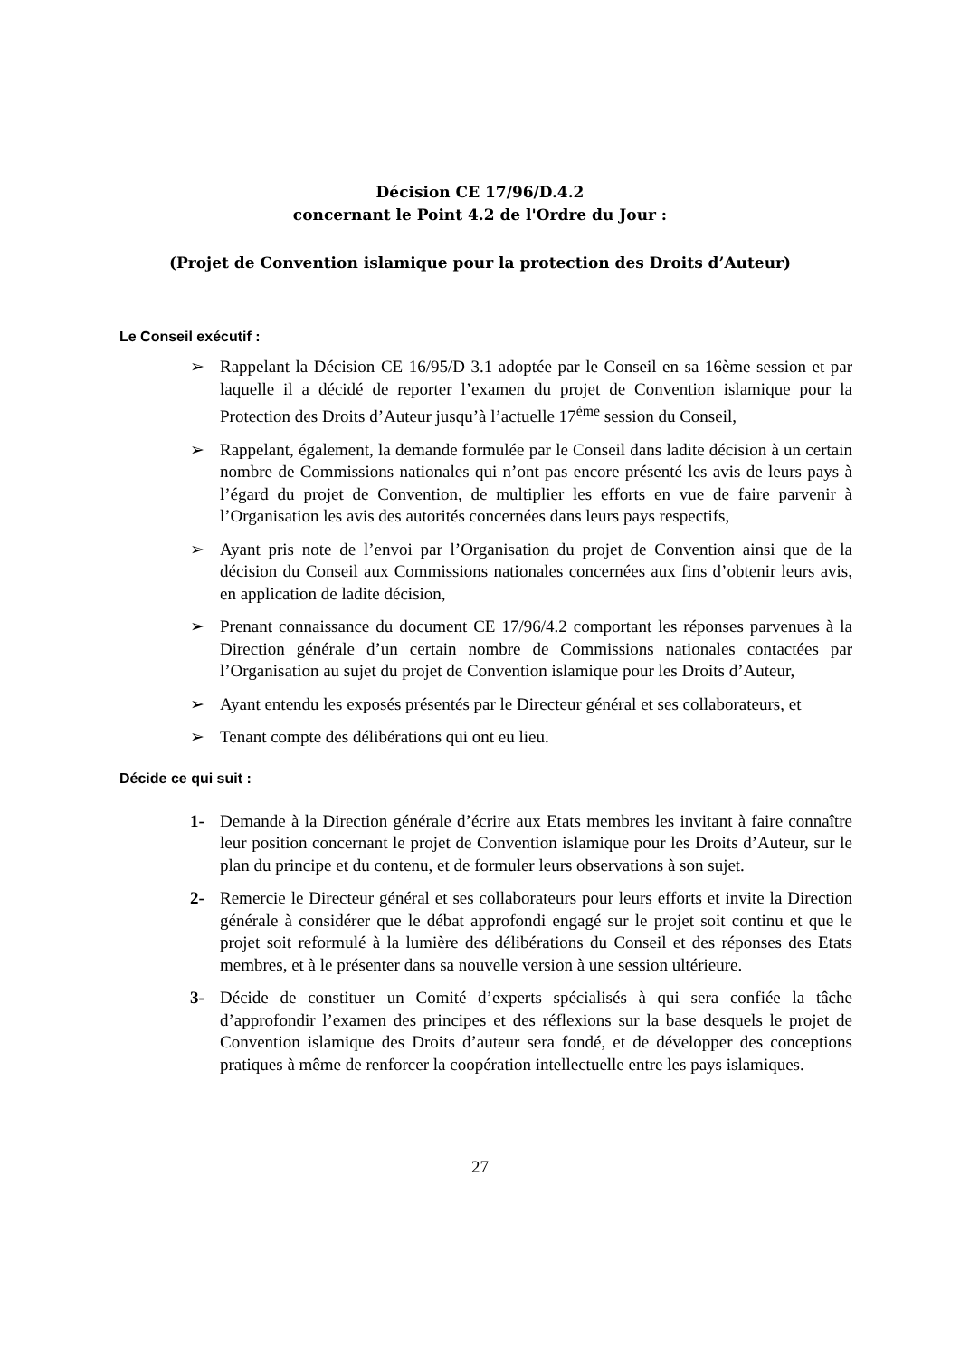Décision CE 17/96/D.4.2
concernant le Point 4.2 de l'Ordre du Jour :
(Projet de Convention islamique pour la protection des Droits d’Auteur)
Le Conseil exécutif :
➢ Rappelant la Décision CE 16/95/D 3.1 adoptée par le Conseil en sa 16ème session et par laquelle il a décidé de reporter l’examen du projet de Convention islamique pour la Protection des Droits d’Auteur jusqu’à l’actuelle 17<sup>ème</sup> session du Conseil,
➢ Rappelant, également, la demande formulée par le Conseil dans ladite décision à un certain nombre de Commissions nationales qui n’ont pas encore présenté les avis de leurs pays à l’égard du projet de Convention, de multiplier les efforts en vue de faire parvenir à l’Organisation les avis des autorités concernées dans leurs pays respectifs,
➢ Ayant pris note de l’envoi par l’Organisation du projet de Convention ainsi que de la décision du Conseil aux Commissions nationales concernées aux fins d’obtenir leurs avis, en application de ladite décision,
➢ Prenant connaissance du document CE 17/96/4.2 comportant les réponses parvenues à la Direction générale d’un certain nombre de Commissions nationales contactées par l’Organisation au sujet du projet de Convention islamique pour les Droits d’Auteur,
➢ Ayant entendu les exposés présentés par le Directeur général et ses collaborateurs, et
➢ Tenant compte des délibérations qui ont eu lieu.
Décide ce qui suit :
1- Demande à la Direction générale d’écrire aux Etats membres les invitant à faire connaître leur position concernant le projet de Convention islamique pour les Droits d’Auteur, sur le plan du principe et du contenu, et de formuler leurs observations à son sujet.
2- Remercie le Directeur général et ses collaborateurs pour leurs efforts et invite la Direction générale à considérer que le débat approfondi engagé sur le projet soit continu et que le projet soit reformulé à la lumière des délibérations du Conseil et des réponses des Etats membres, et à le présenter dans sa nouvelle version à une session ultérieure.
3- Décide de constituer un Comité d’experts spécialisés à qui sera confiée la tâche d’approfondir l’examen des principes et des réflexions sur la base desquels le projet de Convention islamique des Droits d’auteur sera fondé, et de développer des conceptions pratiques à même de renforcer la coopération intellectuelle entre les pays islamiques.
27